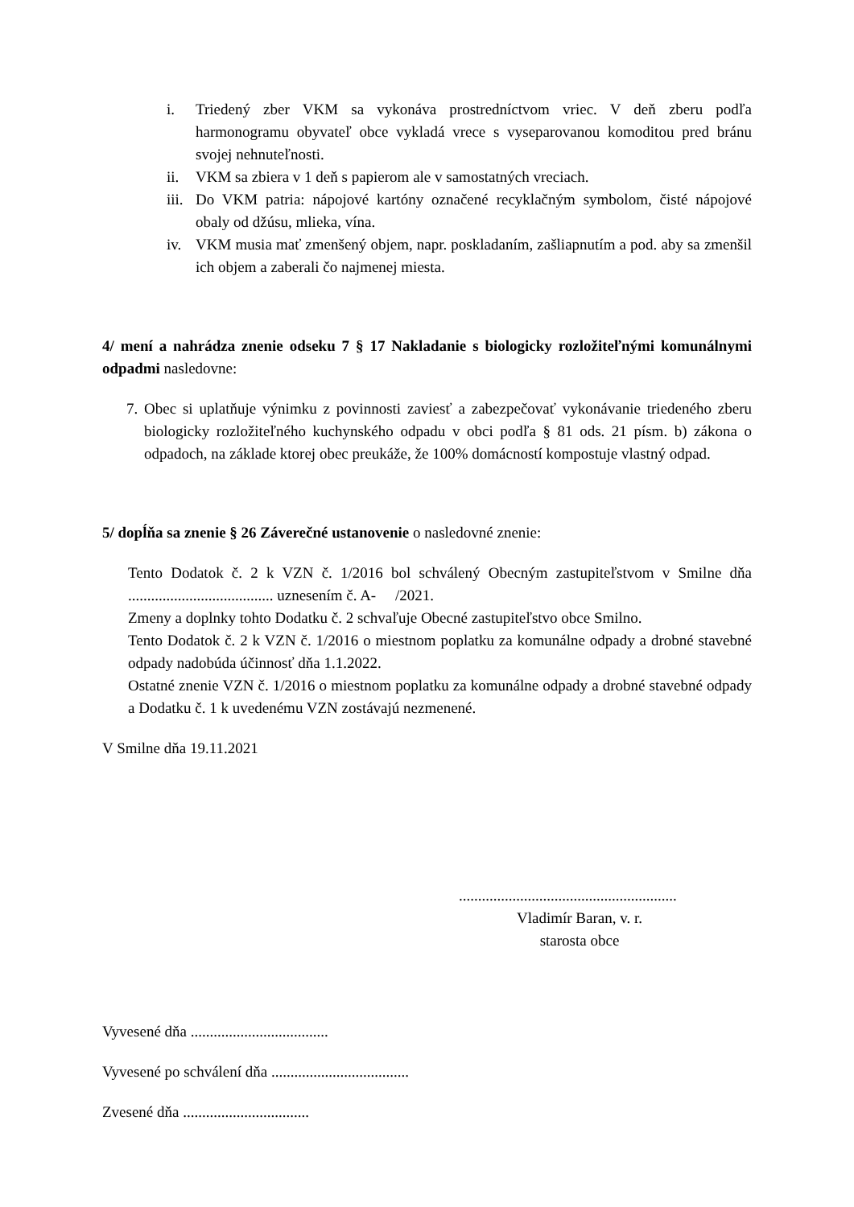i. Triedený zber VKM sa vykonáva prostredníctvom vriec. V deň zberu podľa harmonogramu obyvateľ obce vykladá vrece s vyseparovanou komoditou pred bránu svojej nehnuteľnosti.
ii. VKM sa zbiera v 1 deň s papierom ale v samostatných vreciach.
iii. Do VKM patria: nápojové kartóny označené recyklačným symbolom, čisté nápojové obaly od džúsu, mlieka, vína.
iv. VKM musia mať zmenšený objem, napr. poskladaním, zašliapnutím a pod. aby sa zmenšil ich objem a zaberali čo najmenej miesta.
4/ mení a nahrádza znenie odseku 7 § 17 Nakladanie s biologicky rozložiteľnými komunálnymi odpadmi nasledovne:
7. Obec si uplatňuje výnimku z povinnosti zaviesť a zabezpečovať vykonávanie triedeného zberu biologicky rozložiteľného kuchynského odpadu v obci podľa § 81 ods. 21 písm. b) zákona o odpadoch, na základe ktorej obec preukáže, že 100% domácností kompostuje vlastný odpad.
5/ dopĺňa sa znenie § 26 Záverečné ustanovenie o nasledovné znenie:
Tento Dodatok č. 2 k VZN č. 1/2016 bol schválený Obecným zastupiteľstvom v Smilne dňa ...................................... uznesením č. A- /2021.
Zmeny a doplnky tohto Dodatku č. 2 schvaľuje Obecné zastupiteľstvo obce Smilno.
Tento Dodatok č. 2 k VZN č. 1/2016 o miestnom poplatku za komunálne odpady a drobné stavebné odpady nadobúda účinnosť dňa 1.1.2022.
Ostatné znenie VZN č. 1/2016 o miestnom poplatku za komunálne odpady a drobné stavebné odpady a Dodatku č. 1 k uvedenému VZN zostávajú nezmenené.
V Smilne dňa 19.11.2021
.........................................................
Vladimír Baran, v. r.
starosta obce
Vyvesené dňa ....................................
Vyvesené po schválení dňa ....................................
Zvesené dňa .................................